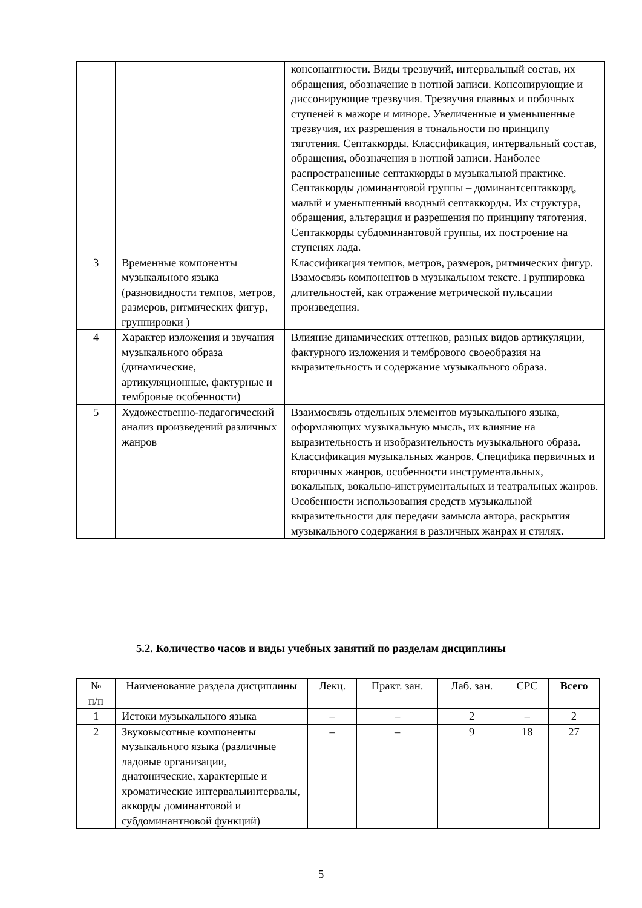| | | консонантности. Виды трезвучий, интервальный состав, их обращения, обозначение в нотной записи. Консонирующие и диссонирующие трезвучия. Трезвучия главных и побочных ступеней в мажоре и миноре. Увеличенные и уменьшенные трезвучия, их разрешения в тональности по принципу тяготения. Септаккорды. Классификация, интервальный состав, обращения, обозначения в нотной записи. Наиболее распространенные септаккорды в музыкальной практике. Септаккорды доминантовой группы – доминантсептаккорд, малый и уменьшенный вводный септаккорды. Их структура, обращения, альтерация и разрешения по принципу тяготения. Септаккорды субдоминантовой группы, их построение на ступенях лада. |
| 3 | Временные компоненты музыкального языка (разновидности темпов, метров, размеров, ритмических фигур, группировки ) | Классификация темпов, метров, размеров, ритмических фигур. Взамосвязь компонентов в музыкальном тексте. Группировка длительностей, как отражение метрической пульсации произведения. |
| 4 | Характер изложения и звучания музыкального образа (динамические, артикуляционные, фактурные и тембровые особенности) | Влияние динамических оттенков, разных видов артикуляции, фактурного изложения и тембрового своеобразия на выразительность и содержание музыкального образа. |
| 5 | Художественно-педагогический анализ произведений различных жанров | Взаимосвязь отдельных элементов музыкального языка, оформляющих музыкальную мысль, их влияние на выразительность и изобразительность музыкального образа. Классификация музыкальных жанров. Специфика первичных и вторичных жанров, особенности инструментальных, вокальных, вокально-инструментальных и театральных жанров. Особенности использования средств музыкальной выразительности для передачи замысла автора, раскрытия музыкального содержания в различных жанрах и стилях. |
5.2. Количество часов и виды учебных занятий по разделам дисциплины
| № п/п | Наименование раздела дисциплины | Лекц. | Практ. зан. | Лаб. зан. | СРС | Всего |
| --- | --- | --- | --- | --- | --- | --- |
| 1 | Истоки музыкального языка | – | – | 2 | – | 2 |
| 2 | Звуковысотные компоненты музыкального языка (различные ладовые организации, диатонические, характерные и хроматические интервалыинтервалы, аккорды доминантовой и субдоминантновой функций) | – | – | 9 | 18 | 27 |
5